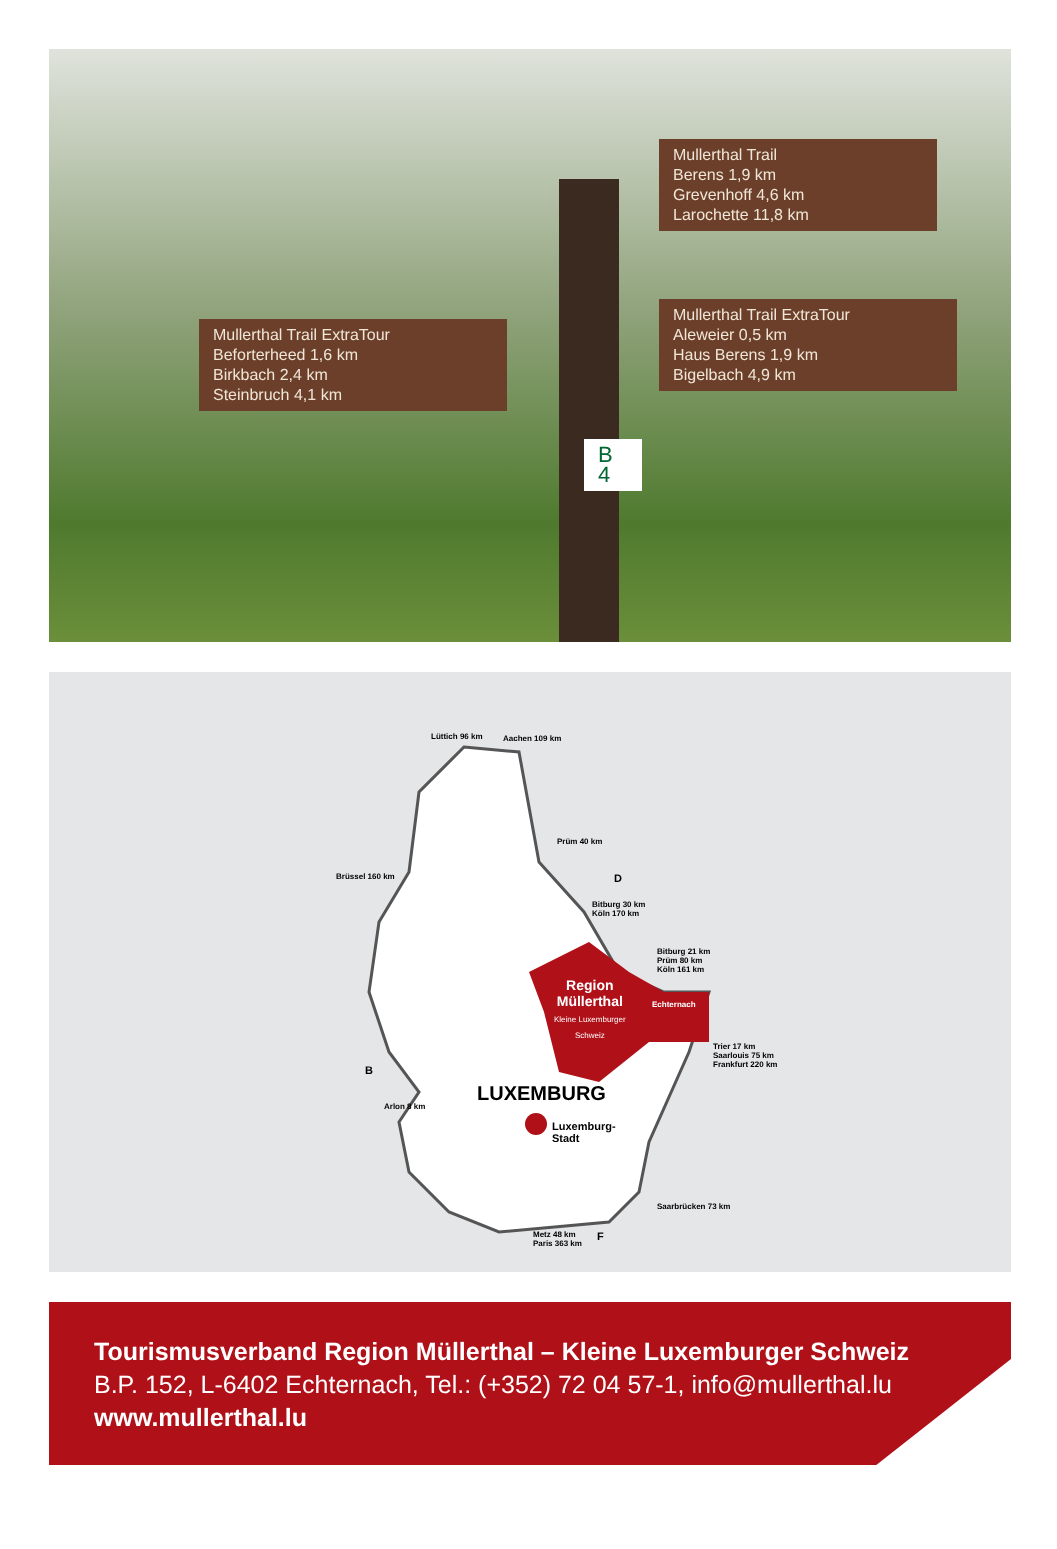Mullerthal Trail ExtraTour
Beforterheed 1,6 km
Birkbach 2,4 km
Steinbruch 4,1 km
Mullerthal Trail
Berens 1,9 km
Grevenhoff 4,6 km
Larochette 11,8 km
Mullerthal Trail ExtraTour
Aleweier 0,5 km
Haus Berens 1,9 km
Bigelbach 4,9 km
B 4
Lüttich 96 km Aachen 109 km
Prüm 40 km
Brüssel 160 km D
Bitburg 30 km
Köln 170 km
Bitburg 21 km
Prüm 80 km
Köln 161 km
Region
Müllerthal
Kleine Luxemburger
Schweiz
Echternach
Trier 17 km
Saarlouis 75 km
Frankfurt 220 km B
LUXEMBURG
Arlon 8 km
Luxemburg-
Stadt
Saarbrücken 73 km
Metz 48 km
Paris 363 km
F
Tourismusverband Region Müllerthal – Kleine Luxemburger Schweiz
B.P. 152, L-6402 Echternach, Tel.: (+352) 72 04 57-1, info@mullerthal.lu
www.mullerthal.lu